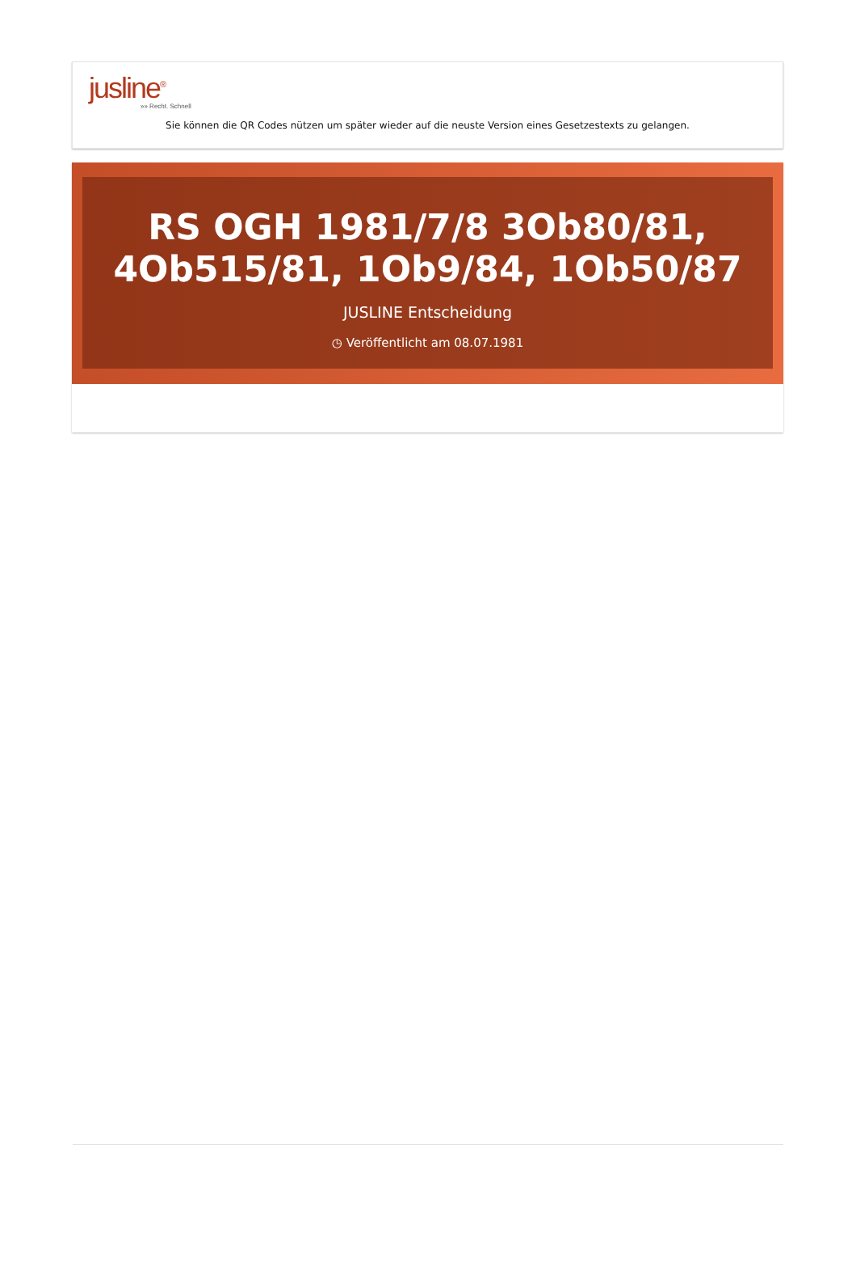jusline<sup>®</sup>
»» Recht. Schnell
Sie können die QR Codes nützen um später wieder auf die neuste Version eines Gesetzestexts zu gelangen.
RS OGH 1981/7/8 3Ob80/81, 4Ob515/81, 1Ob9/84, 1Ob50/87
JUSLINE Entscheidung
◷ Veröffentlicht am 08.07.1981